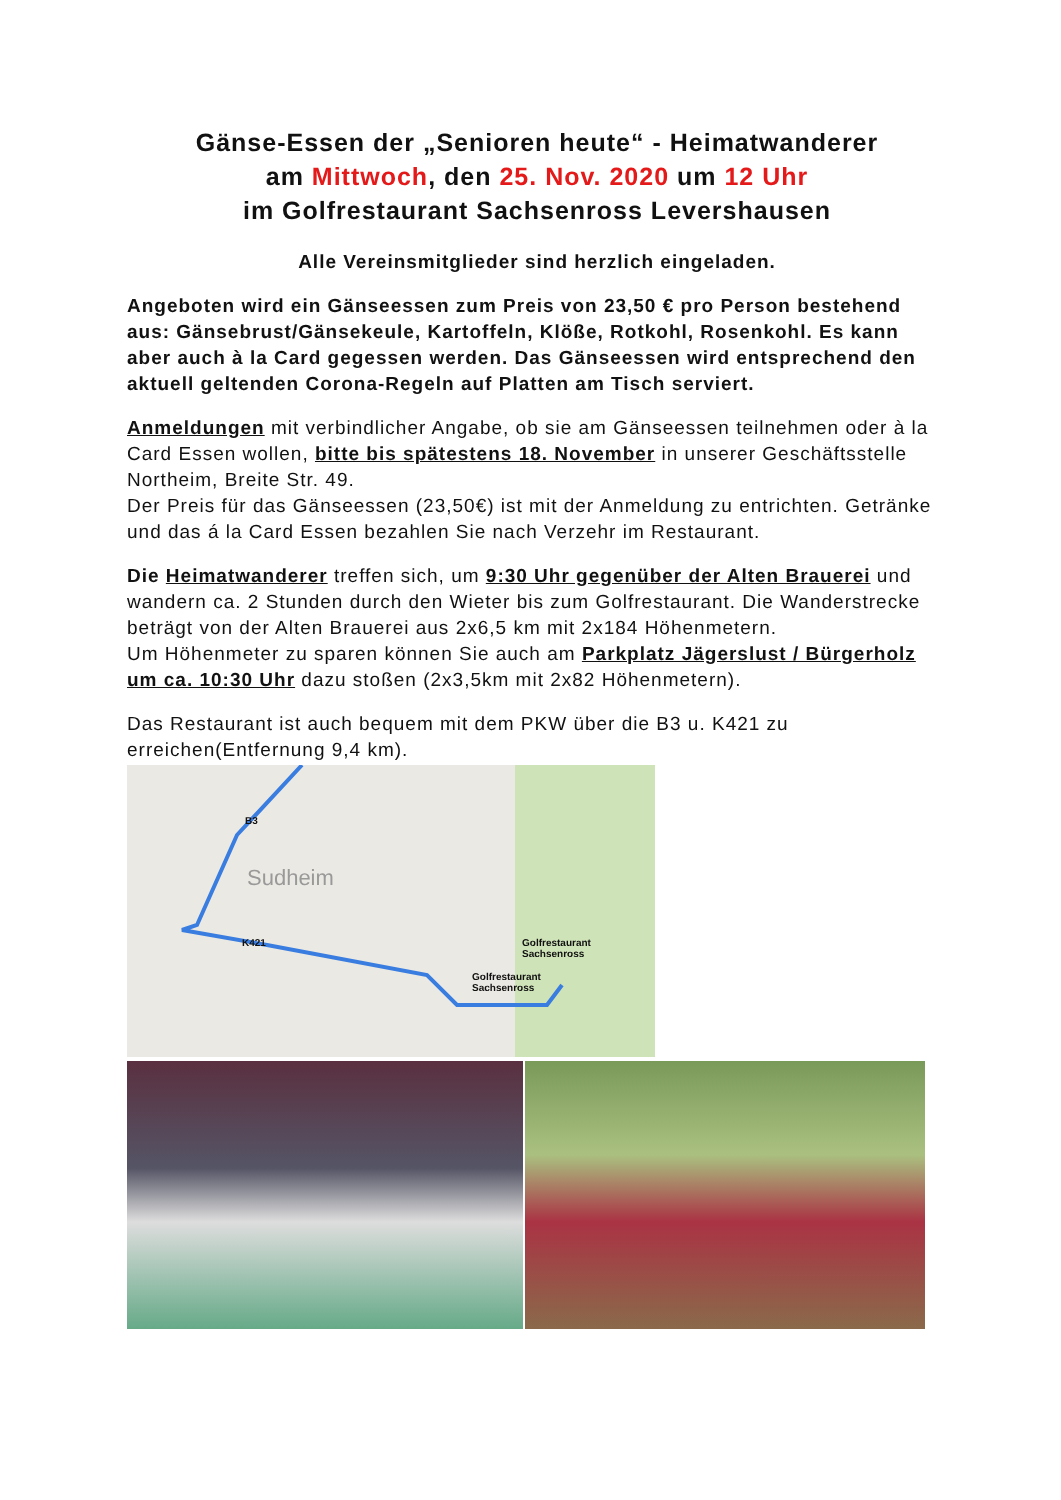Gänse-Essen der „Senioren heute“ - Heimatwanderer
am Mittwoch, den 25. Nov. 2020 um 12 Uhr
im Golfrestaurant Sachsenross Levershausen
Alle Vereinsmitglieder sind herzlich eingeladen.
Angeboten wird ein Gänseessen zum Preis von 23,50 € pro Person bestehend aus: Gänsebrust/Gänsekeule, Kartoffeln, Klöße, Rotkohl, Rosenkohl. Es kann aber auch à la Card gegessen werden. Das Gänseessen wird entsprechend den aktuell geltenden Corona-Regeln auf Platten am Tisch serviert.
Anmeldungen mit verbindlicher Angabe, ob sie am Gänseessen teilnehmen oder à la Card Essen wollen, bitte bis spätestens 18. November in unserer Geschäftsstelle Northeim, Breite Str. 49.
Der Preis für das Gänseessen (23,50€) ist mit der Anmeldung zu entrichten. Getränke und das á la Card Essen bezahlen Sie nach Verzehr im Restaurant.
Die Heimatwanderer treffen sich, um 9:30 Uhr gegenüber der Alten Brauerei und wandern ca. 2 Stunden durch den Wieter bis zum Golfrestaurant. Die Wanderstrecke beträgt von der Alten Brauerei aus 2x6,5 km mit 2x184 Höhenmetern.
Um Höhenmeter zu sparen können Sie auch am Parkplatz Jägerslust / Bürgerholz um ca. 10:30 Uhr dazu stoßen (2x3,5km mit 2x82 Höhenmetern).
Das Restaurant ist auch bequem mit dem PKW über die B3 u. K421 zu erreichen(Entfernung 9,4 km).
Sudheim
B3
K421 Golfrestaurant
Sachsenross
Golfrestaurant
Sachsenross